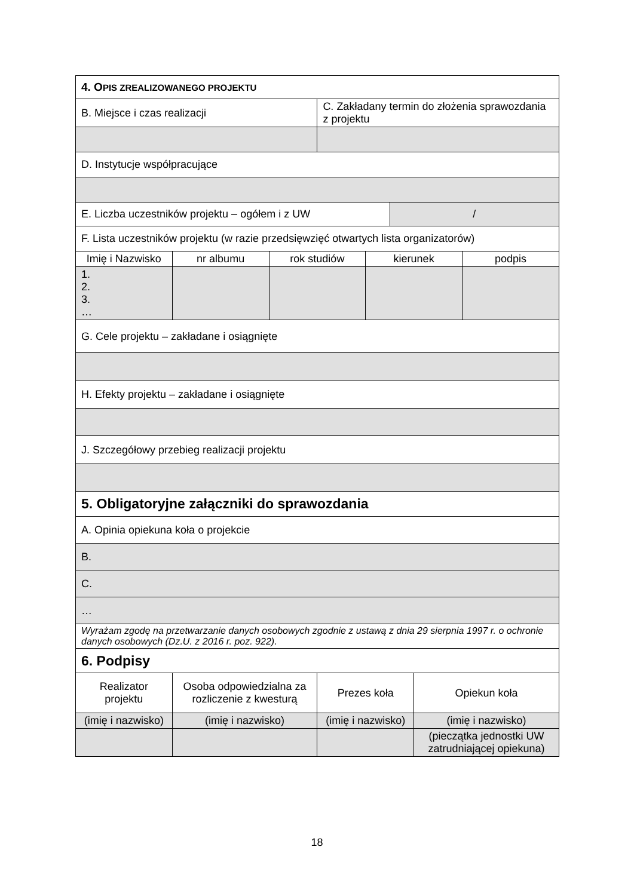| 4. O PIS ZREALIZOWANEGO PROJEKTU | | | | | | | |
| B. Miejsce i czas realizacji | | | C. Zakładany termin do złożenia sprawozdania z projektu | | | | |
| D. Instytucje współpracujące | | | | | | | |
| E. Liczba uczestników projektu – ogółem i z UW | | | | | / | | |
| F. Lista uczestników projektu (w razie przedsięwzięć otwartych lista organizatorów) | | | | | | | |
| Imię i Nazwisko | nr albumu | rok studiów | | kierunek | | | podpis |
| 1. 2. 3. … | | | | | | | |
| G. Cele projektu – zakładane i osiągnięte | | | | | | | |
| H. Efekty projektu – zakładane i osiągnięte | | | | | | | |
| J. Szczegółowy przebieg realizacji projektu | | | | | | | |
| 5. Obligatoryjne załączniki do sprawozdania | | | | | | | |
| A. Opinia opiekuna koła o projekcie | | | | | | | |
| B. | | | | | | | |
| C. | | | | | | | |
| … | | | | | | | |
| Wyrażam zgodę na przetwarzanie danych osobowych zgodnie z ustawą z dnia 29 sierpnia 1997 r. o ochronie danych osobowych (Dz.U. z 2016 r. poz. 922). | | | | | | | |
| 6. Podpisy | | | | | | | |
| Realizator projektu | Osoba odpowiedzialna za rozliczenie z kwesturą | | Prezes koła | | | Opiekun koła | |
| (imię i nazwisko) | (imię i nazwisko) | | (imię i nazwisko) | | | (imię i nazwisko) | |
| | | | | | | (pieczątka jednostki UW zatrudniającej opiekuna) | |
18